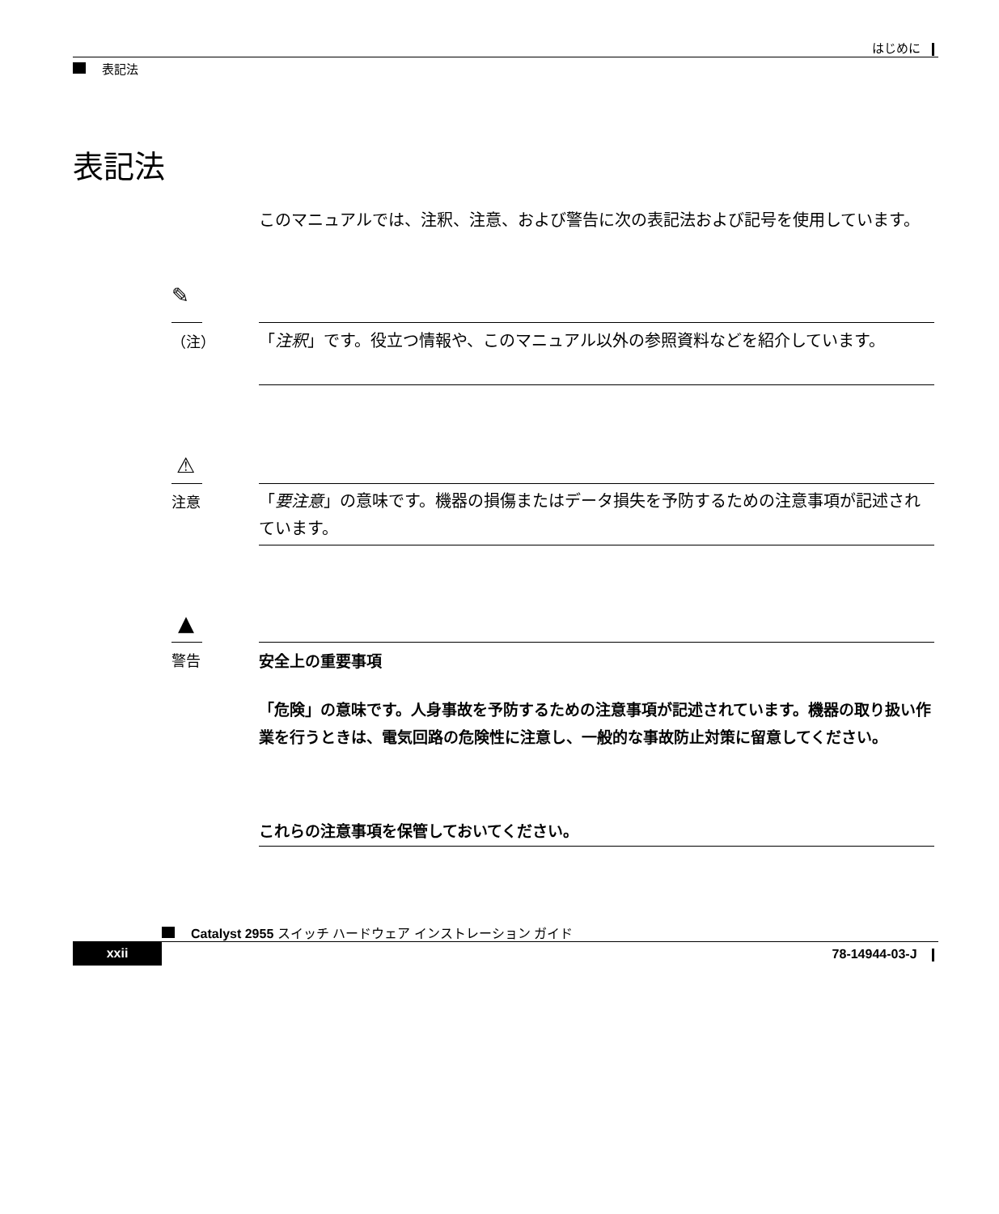はじめに
表記法
表記法
このマニュアルでは、注釈、注意、および警告に次の表記法および記号を使用しています。
✎
（注） 「注釈」です。役立つ情報や、このマニュアル以外の参照資料などを紹介しています。
⚠
注意
「要注意」の意味です。機器の損傷またはデータ損失を予防するための注意事項が記述されています。
▲
警告 安全上の重要事項
「危険」の意味です。人身事故を予防するための注意事項が記述されています。機器の取り扱い作業を行うときは、電気回路の危険性に注意し、一般的な事故防止対策に留意してください。
これらの注意事項を保管しておいてください。
Catalyst 2955 スイッチ ハードウェア インストレーション ガイド
xxii 78-14944-03-J